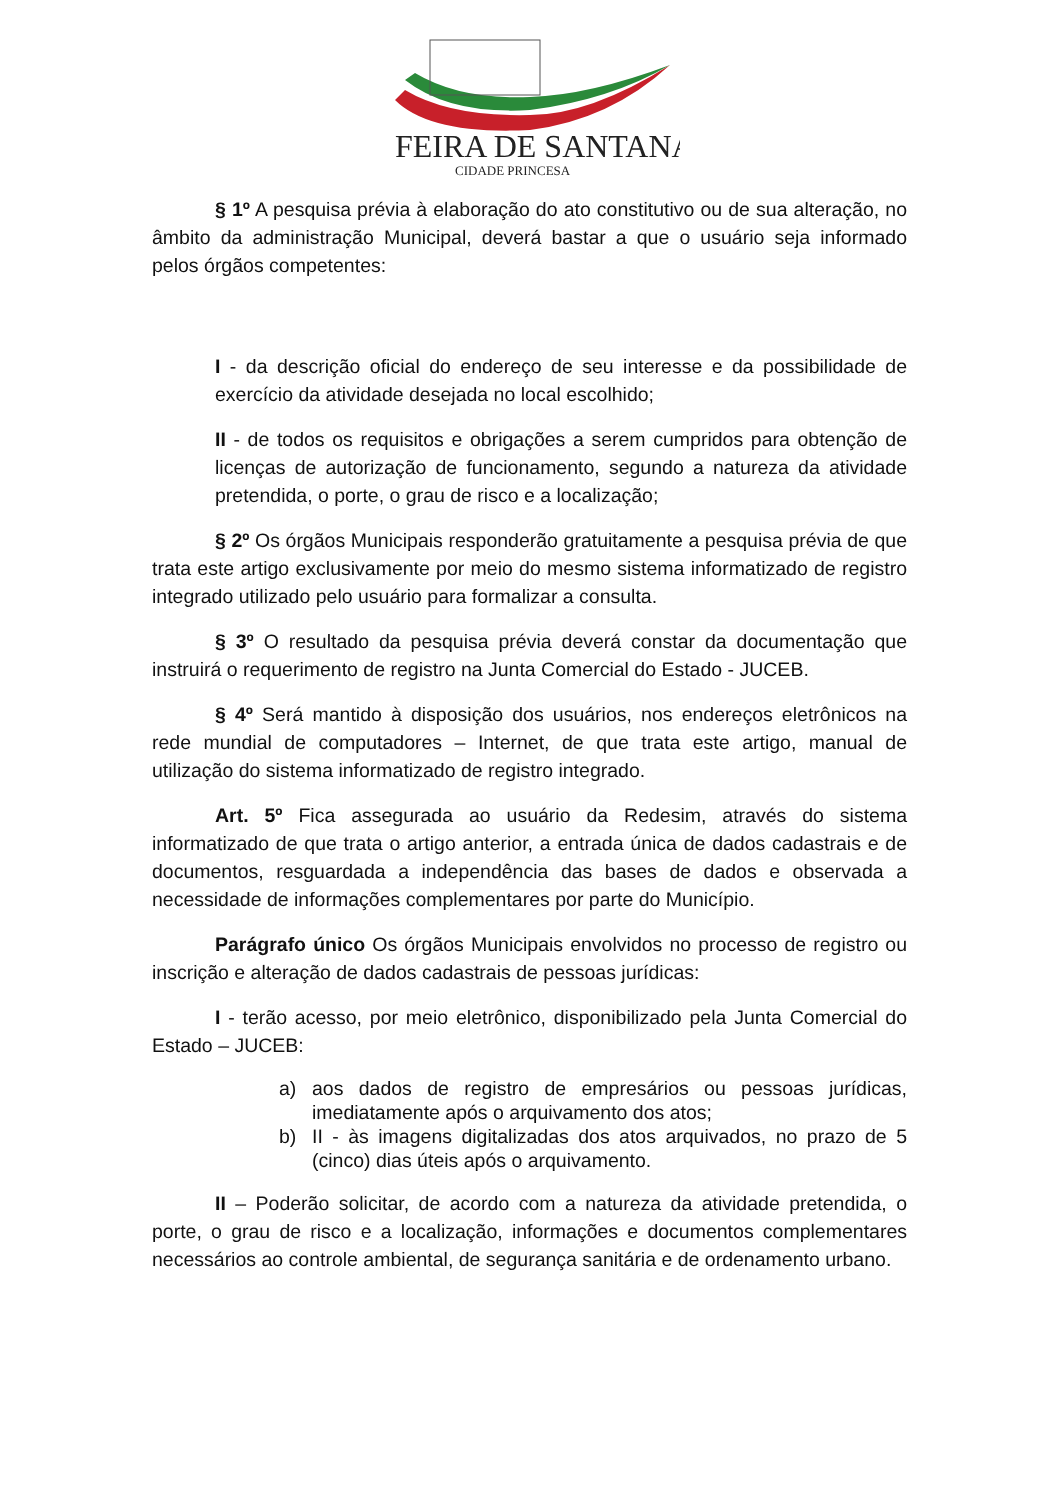FEIRA DE SANTANA
CIDADE PRINCESA
§ 1º A pesquisa prévia à elaboração do ato constitutivo ou de sua alteração, no âmbito da administração Municipal, deverá bastar a que o usuário seja informado pelos órgãos competentes:
I - da descrição oficial do endereço de seu interesse e da possibilidade de exercício da atividade desejada no local escolhido;
II - de todos os requisitos e obrigações a serem cumpridos para obtenção de licenças de autorização de funcionamento, segundo a natureza da atividade pretendida, o porte, o grau de risco e a localização;
§ 2º Os órgãos Municipais responderão gratuitamente a pesquisa prévia de que trata este artigo exclusivamente por meio do mesmo sistema informatizado de registro integrado utilizado pelo usuário para formalizar a consulta.
§ 3º O resultado da pesquisa prévia deverá constar da documentação que instruirá o requerimento de registro na Junta Comercial do Estado - JUCEB.
§ 4º Será mantido à disposição dos usuários, nos endereços eletrônicos na rede mundial de computadores – Internet, de que trata este artigo, manual de utilização do sistema informatizado de registro integrado.
Art. 5º Fica assegurada ao usuário da Redesim, através do sistema informatizado de que trata o artigo anterior, a entrada única de dados cadastrais e de documentos, resguardada a independência das bases de dados e observada a necessidade de informações complementares por parte do Município.
Parágrafo único Os órgãos Municipais envolvidos no processo de registro ou inscrição e alteração de dados cadastrais de pessoas jurídicas:
I - terão acesso, por meio eletrônico, disponibilizado pela Junta Comercial do Estado – JUCEB:
a) aos dados de registro de empresários ou pessoas jurídicas, imediatamente após o arquivamento dos atos;
b) II - às imagens digitalizadas dos atos arquivados, no prazo de 5 (cinco) dias úteis após o arquivamento.
II – Poderão solicitar, de acordo com a natureza da atividade pretendida, o porte, o grau de risco e a localização, informações e documentos complementares necessários ao controle ambiental, de segurança sanitária e de ordenamento urbano.